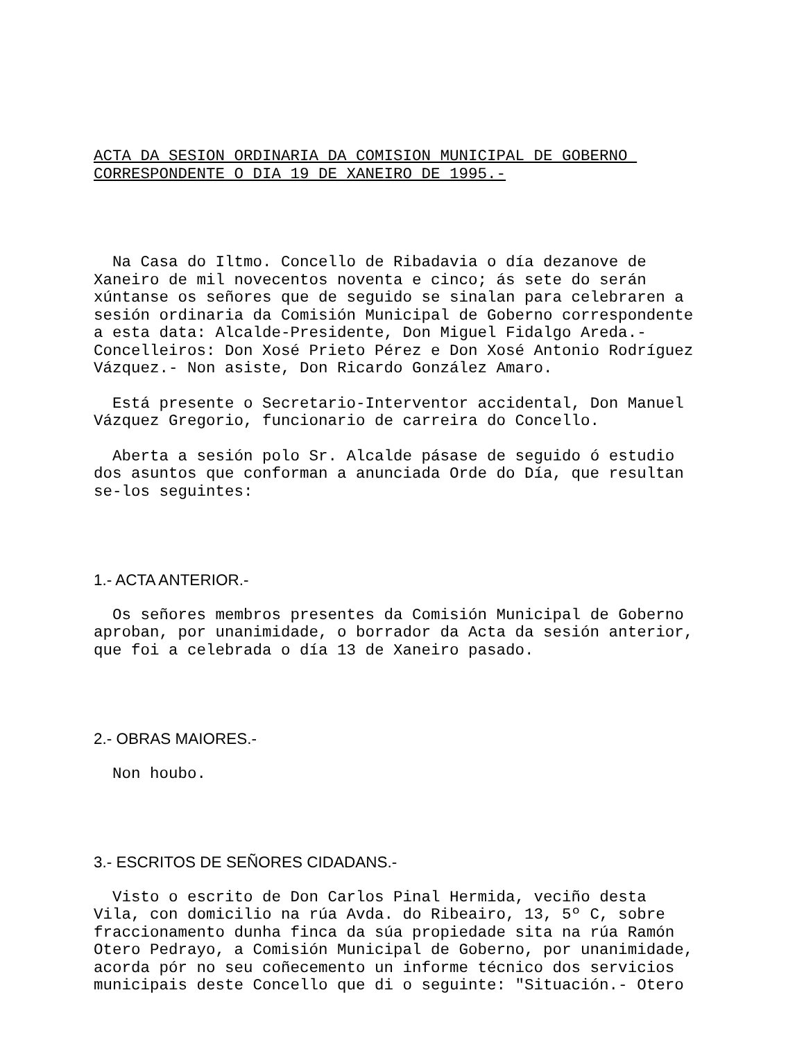ACTA DA SESION ORDINARIA DA COMISION MUNICIPAL DE GOBERNO CORRESPONDENTE O DIA 19 DE XANEIRO DE 1995.-
Na Casa do Iltmo. Concello de Ribadavia o día dezanove de Xaneiro de mil novecentos noventa e cinco; ás sete do serán xúntanse os señores que de seguido se sinalan para celebraren a sesión ordinaria da Comisión Municipal de Goberno correspondente a esta data: Alcalde-Presidente, Don Miguel Fidalgo Areda.- Concelleiros: Don Xosé Prieto Pérez e Don Xosé Antonio Rodríguez Vázquez.- Non asiste, Don Ricardo González Amaro.
Está presente o Secretario-Interventor accidental, Don Manuel Vázquez Gregorio, funcionario de carreira do Concello.
Aberta a sesión polo Sr. Alcalde pásase de seguido ó estudio dos asuntos que conforman a anunciada Orde do Día, que resultan se-los seguintes:
1.- ACTA ANTERIOR.-
Os señores membros presentes da Comisión Municipal de Goberno aproban, por unanimidade, o borrador da Acta da sesión anterior, que foi a celebrada o día 13 de Xaneiro pasado.
2.- OBRAS MAIORES.-
Non houbo.
3.- ESCRITOS DE SEÑORES CIDADANS.-
Visto o escrito de Don Carlos Pinal Hermida, veciño desta Vila, con domicilio na rúa Avda. do Ribeairo, 13, 5º C, sobre fraccionamento dunha finca da súa propiedade sita na rúa Ramón Otero Pedrayo, a Comisión Municipal de Goberno, por unanimidade, acorda pór no seu coñecemento un informe técnico dos servicios municipais deste Concello que di o seguinte: "Situación.- Otero